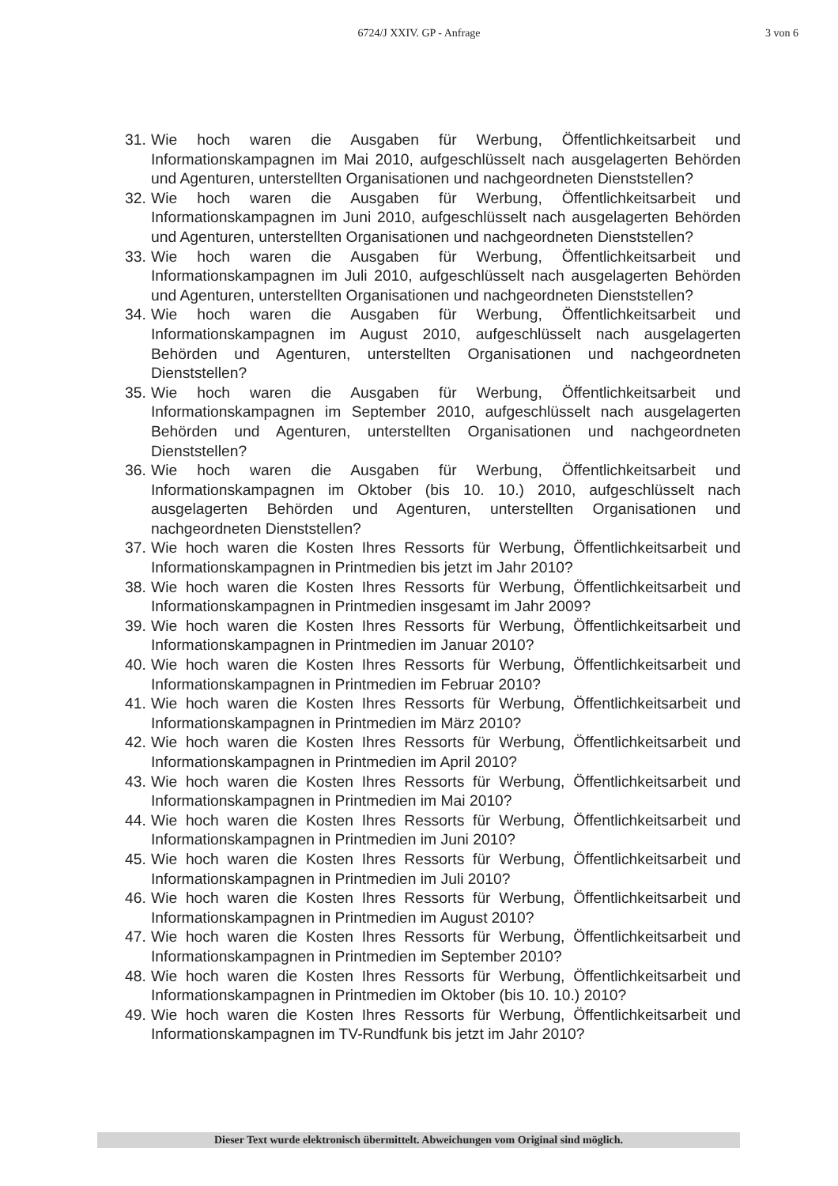6724/J XXIV. GP - Anfrage
3 von 6
31. Wie hoch waren die Ausgaben für Werbung, Öffentlichkeitsarbeit und Informationskampagnen im Mai 2010, aufgeschlüsselt nach ausgelagerten Behörden und Agenturen, unterstellten Organisationen und nachgeordneten Dienststellen?
32. Wie hoch waren die Ausgaben für Werbung, Öffentlichkeitsarbeit und Informationskampagnen im Juni 2010, aufgeschlüsselt nach ausgelagerten Behörden und Agenturen, unterstellten Organisationen und nachgeordneten Dienststellen?
33. Wie hoch waren die Ausgaben für Werbung, Öffentlichkeitsarbeit und Informationskampagnen im Juli 2010, aufgeschlüsselt nach ausgelagerten Behörden und Agenturen, unterstellten Organisationen und nachgeordneten Dienststellen?
34. Wie hoch waren die Ausgaben für Werbung, Öffentlichkeitsarbeit und Informationskampagnen im August 2010, aufgeschlüsselt nach ausgelagerten Behörden und Agenturen, unterstellten Organisationen und nachgeordneten Dienststellen?
35. Wie hoch waren die Ausgaben für Werbung, Öffentlichkeitsarbeit und Informationskampagnen im September 2010, aufgeschlüsselt nach ausgelagerten Behörden und Agenturen, unterstellten Organisationen und nachgeordneten Dienststellen?
36. Wie hoch waren die Ausgaben für Werbung, Öffentlichkeitsarbeit und Informationskampagnen im Oktober (bis 10. 10.) 2010, aufgeschlüsselt nach ausgelagerten Behörden und Agenturen, unterstellten Organisationen und nachgeordneten Dienststellen?
37. Wie hoch waren die Kosten Ihres Ressorts für Werbung, Öffentlichkeitsarbeit und Informationskampagnen in Printmedien bis jetzt im Jahr 2010?
38. Wie hoch waren die Kosten Ihres Ressorts für Werbung, Öffentlichkeitsarbeit und Informationskampagnen in Printmedien insgesamt im Jahr 2009?
39. Wie hoch waren die Kosten Ihres Ressorts für Werbung, Öffentlichkeitsarbeit und Informationskampagnen in Printmedien im Januar 2010?
40. Wie hoch waren die Kosten Ihres Ressorts für Werbung, Öffentlichkeitsarbeit und Informationskampagnen in Printmedien im Februar 2010?
41. Wie hoch waren die Kosten Ihres Ressorts für Werbung, Öffentlichkeitsarbeit und Informationskampagnen in Printmedien im März 2010?
42. Wie hoch waren die Kosten Ihres Ressorts für Werbung, Öffentlichkeitsarbeit und Informationskampagnen in Printmedien im April 2010?
43. Wie hoch waren die Kosten Ihres Ressorts für Werbung, Öffentlichkeitsarbeit und Informationskampagnen in Printmedien im Mai 2010?
44. Wie hoch waren die Kosten Ihres Ressorts für Werbung, Öffentlichkeitsarbeit und Informationskampagnen in Printmedien im Juni 2010?
45. Wie hoch waren die Kosten Ihres Ressorts für Werbung, Öffentlichkeitsarbeit und Informationskampagnen in Printmedien im Juli 2010?
46. Wie hoch waren die Kosten Ihres Ressorts für Werbung, Öffentlichkeitsarbeit und Informationskampagnen in Printmedien im August 2010?
47. Wie hoch waren die Kosten Ihres Ressorts für Werbung, Öffentlichkeitsarbeit und Informationskampagnen in Printmedien im September 2010?
48. Wie hoch waren die Kosten Ihres Ressorts für Werbung, Öffentlichkeitsarbeit und Informationskampagnen in Printmedien im Oktober (bis 10. 10.) 2010?
49. Wie hoch waren die Kosten Ihres Ressorts für Werbung, Öffentlichkeitsarbeit und Informationskampagnen im TV-Rundfunk bis jetzt im Jahr 2010?
Dieser Text wurde elektronisch übermittelt. Abweichungen vom Original sind möglich.